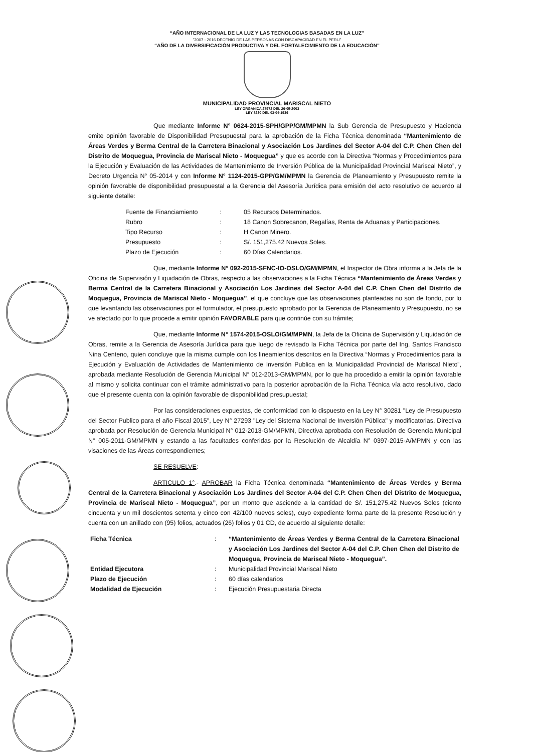“AÑO INTERNACIONAL DE LA LUZ Y LAS TECNOLOGIAS BASADAS EN LA LUZ”
"2007 - 2016 DECENIO DE LAS PERSONAS CON DISCAPACIDAD EN EL PERU"
“AÑO DE LA DIVERSIFICACIÓN PRODUCTIVA Y DEL FORTALECIMIENTO DE LA EDUCACIÓN”
MUNICIPALIDAD PROVINCIAL MARISCAL NIETO
LEY ORGANICA 27972 DEL 26-05-2003
LEY 8230 DEL 03-04-1936
Que mediante Informe N° 0624-2015-SPH/GPP/GM/MPMN la Sub Gerencia de Presupuesto y Hacienda emite opinión favorable de Disponibilidad Presupuestal para la aprobación de la Ficha Técnica denominada “Mantenimiento de Áreas Verdes y Berma Central de la Carretera Binacional y Asociación Los Jardines del Sector A-04 del C.P. Chen Chen del Distrito de Moquegua, Provincia de Mariscal Nieto - Moquegua” y que es acorde con la Directiva “Normas y Procedimientos para la Ejecución y Evaluación de las Actividades de Mantenimiento de Inversión Pública de la Municipalidad Provincial Mariscal Nieto”, y Decreto Urgencia N° 05-2014 y con Informe N° 1124-2015-GPP/GM/MPMN la Gerencia de Planeamiento y Presupuesto remite la opinión favorable de disponibilidad presupuestal a la Gerencia del Asesoría Jurídica para emisión del acto resolutivo de acuerdo al siguiente detalle:
| Fuente de Financiamiento | : | 05 Recursos Determinados. |
| Rubro | : | 18 Canon Sobrecanon, Regalías, Renta de Aduanas y Participaciones. |
| Tipo Recurso | : | H Canon Minero. |
| Presupuesto | : | S/. 151,275.42 Nuevos Soles. |
| Plazo de Ejecución | : | 60 Días Calendarios. |
Que, mediante Informe N° 092-2015-SFNC-IO-OSLO/GM/MPMN, el Inspector de Obra informa a la Jefa de la Oficina de Supervisión y Liquidación de Obras, respecto a las observaciones a la Ficha Técnica “Mantenimiento de Áreas Verdes y Berma Central de la Carretera Binacional y Asociación Los Jardines del Sector A-04 del C.P. Chen Chen del Distrito de Moquegua, Provincia de Mariscal Nieto - Moquegua”, el que concluye que las observaciones planteadas no son de fondo, por lo que levantando las observaciones por el formulador, el presupuesto aprobado por la Gerencia de Planeamiento y Presupuesto, no se ve afectado por lo que procede a emitir opinión FAVORABLE para que continúe con su trámite;
Que, mediante Informe N° 1574-2015-OSLO/GM/MPMN, la Jefa de la Oficina de Supervisión y Liquidación de Obras, remite a la Gerencia de Asesoría Jurídica para que luego de revisado la Ficha Técnica por parte del Ing. Santos Francisco Nina Centeno, quien concluye que la misma cumple con los lineamientos descritos en la Directiva “Normas y Procedimientos para la Ejecución y Evaluación de Actividades de Mantenimiento de Inversión Publica en la Municipalidad Provincial de Mariscal Nieto”, aprobada mediante Resolución de Gerencia Municipal N° 012-2013-GM/MPMN, por lo que ha procedido a emitir la opinión favorable al mismo y solicita continuar con el trámite administrativo para la posterior aprobación de la Ficha Técnica vía acto resolutivo, dado que el presente cuenta con la opinión favorable de disponibilidad presupuestal;
Por las consideraciones expuestas, de conformidad con lo dispuesto en la Ley N° 30281 "Ley de Presupuesto del Sector Publico para el año Fiscal 2015", Ley N° 27293 "Ley del Sistema Nacional de Inversión Pública" y modificatorias, Directiva aprobada por Resolución de Gerencia Municipal N° 012-2013-GM/MPMN, Directiva aprobada con Resolución de Gerencia Municipal N° 005-2011-GM/MPMN y estando a las facultades conferidas por la Resolución de Alcaldía N° 0397-2015-A/MPMN y con las visaciones de las Áreas correspondientes;
SE RESUELVE:
ARTICULO 1°.- APROBAR la Ficha Técnica denominada “Mantenimiento de Áreas Verdes y Berma Central de la Carretera Binacional y Asociación Los Jardines del Sector A-04 del C.P. Chen Chen del Distrito de Moquegua, Provincia de Mariscal Nieto - Moquegua”, por un monto que asciende a la cantidad de S/. 151,275.42 Nuevos Soles (ciento cincuenta y un mil doscientos setenta y cinco con 42/100 nuevos soles), cuyo expediente forma parte de la presente Resolución y cuenta con un anillado con (95) folios, actuados (26) folios y 01 CD, de acuerdo al siguiente detalle:
| Ficha Técnica | : | “Mantenimiento de Áreas Verdes y Berma Central de la Carretera Binacional y Asociación Los Jardines del Sector A-04 del C.P. Chen Chen del Distrito de Moquegua, Provincia de Mariscal Nieto - Moquegua”. |
| Entidad Ejecutora | : | Municipalidad Provincial Mariscal Nieto |
| Plazo de Ejecución | : | 60 días calendarios |
| Modalidad de Ejecución | : | Ejecución Presupuestaria Directa |